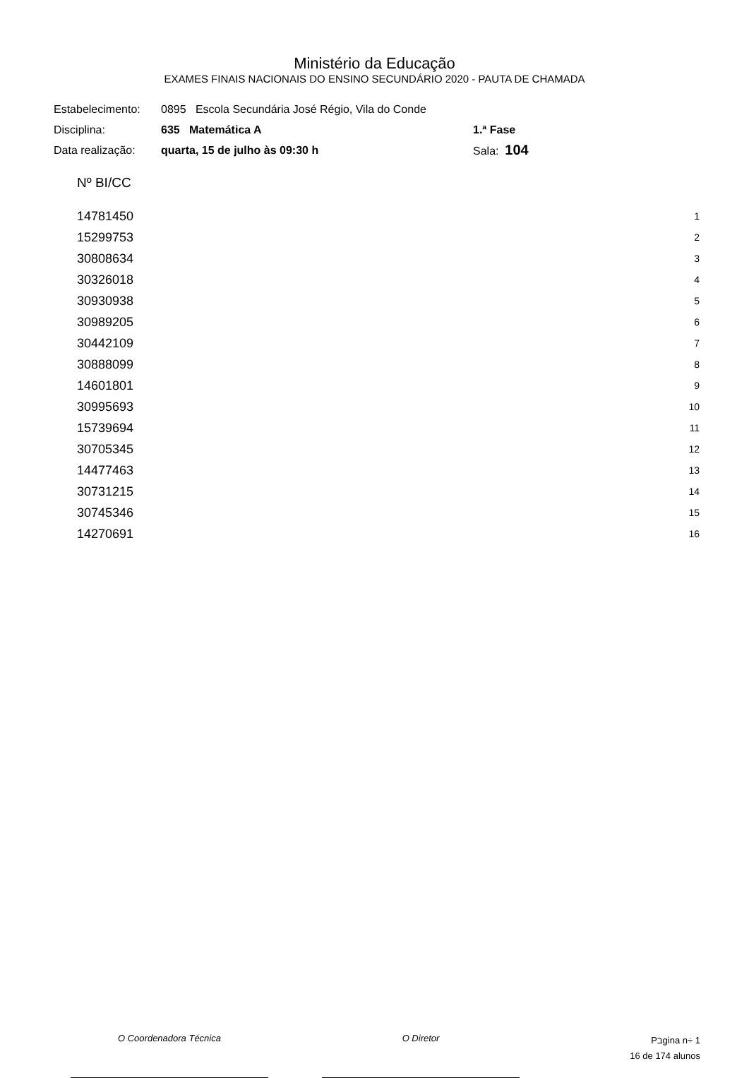Ministério da Educação
EXAMES FINAIS NACIONAIS DO ENSINO SECUNDÁRIO 2020 - PAUTA DE CHAMADA
| Estabelecimento: | 0895 Escola Secundária José Régio, Vila do Conde | |
| Disciplina: | 635 Matemática A | 1.ª Fase |
| Data realização: | quarta, 15 de julho às 09:30 h | Sala: 104 |
| Nº BI/CC | |
| --- | --- |
| 14781450 | 1 |
| 15299753 | 2 |
| 30808634 | 3 |
| 30326018 | 4 |
| 30930938 | 5 |
| 30989205 | 6 |
| 30442109 | 7 |
| 30888099 | 8 |
| 14601801 | 9 |
| 30995693 | 10 |
| 15739694 | 11 |
| 30705345 | 12 |
| 14477463 | 13 |
| 30731215 | 14 |
| 30745346 | 15 |
| 14270691 | 16 |
O Coordenadora Técnica O Diretor
Pבgina n÷ 1
16 de 174 alunos